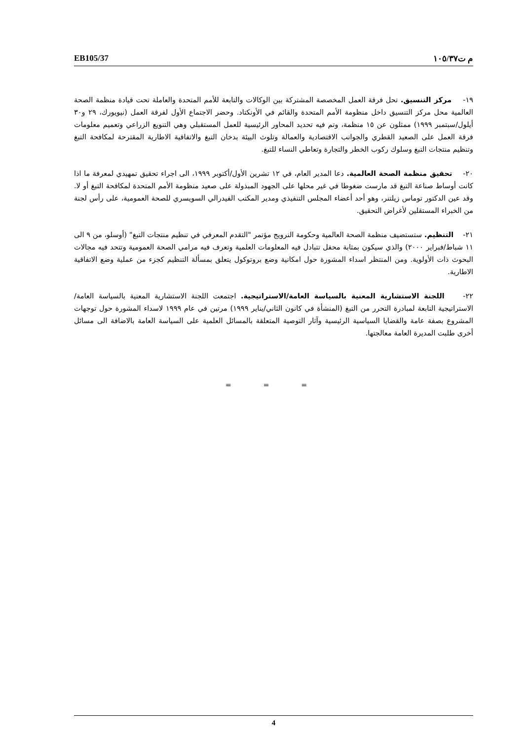EB105/37 م ت١٠٥/٣٧
١٩- مركز التنسيق. تحل فرقة العمل المخصصة المشتركة بين الوكالات والتابعة للأمم المتحدة والعاملة تحت قيادة منظمة الصحة العالمية محل مركز التنسيق داخل منظومة الأمم المتحدة والقائم في الأونكتاد. وحضر الاجتماع الأول لفرقة العمل (نيويورك، ٢٩ و٣٠ أيلول/سبتمبر ١٩٩٩) ممثلون عن ١٥ منظمة، وتم فيه تحديد المحاور الرئيسية للعمل المستقبلي وهي التنويع الزراعي وتعميم معلومات فرقة العمل على الصعيد القطري والجوانب الاقتصادية والعمالة وتلوث البيئة بدخان التبغ والاتفاقية الاطارية المقترحة لمكافحة التبغ وتنظيم منتجات التبغ وسلوك ركوب الخطر والتجارة وتعاطي النساء للتبغ.
٢٠- تحقيق منظمة الصحة العالمية. دعا المدير العام، في ١٢ تشرين الأول/أكتوبر ١٩٩٩، الى اجراء تحقيق تمهيدي لمعرفة ما اذا كانت أوساط صناعة التبغ قد مارست ضغوطا في غير محلها على الجهود المبذولة على صعيد منظومة الأمم المتحدة لمكافحة التبغ أو لا. وقد عين الدكتور توماس زيلتنر، وهو أحد أعضاء المجلس التنفيذي ومدير المكتب الفيدرالي السويسري للصحة العمومية، على رأس لجنة من الخبراء المستقلين لأغراض التحقيق.
٢١- التنظيم. ستستضيف منظمة الصحة العالمية وحكومة النرويج مؤتمر "التقدم المعرفي في تنظيم منتجات التبغ" (أوسلو، من ٩ الى ١١ شباط/فبراير ٢٠٠٠) والذي سيكون بمثابة محفل تتبادل فيه المعلومات العلمية وتعرف فيه مرامي الصحة العمومية وتتحد فيه مجالات البحوث ذات الأولوية. ومن المنتظر اسداء المشورة حول امكانية وضع بروتوكول يتعلق بمسألة التنظيم كجزء من عملية وضع الاتفاقية الاطارية.
٢٢- اللجنة الاستشارية المعنية بالسياسة العامة/الاستراتيجية. اجتمعت اللجنة الاستشارية المعنية بالسياسة العامة/الاستراتيجية التابعة لمبادرة التحرر من التبغ (المنشأة في كانون الثاني/يناير ١٩٩٩) مرتين في عام ١٩٩٩ لاسداء المشورة حول توجهات المشروع بصفة عامة والقضايا السياسية الرئيسية وآثار التوصية المتعلقة بالمسائل العلمية على السياسة العامة بالاضافة الى مسائل أخرى طلبت المديرة العامة معالجتها.
= = =
4